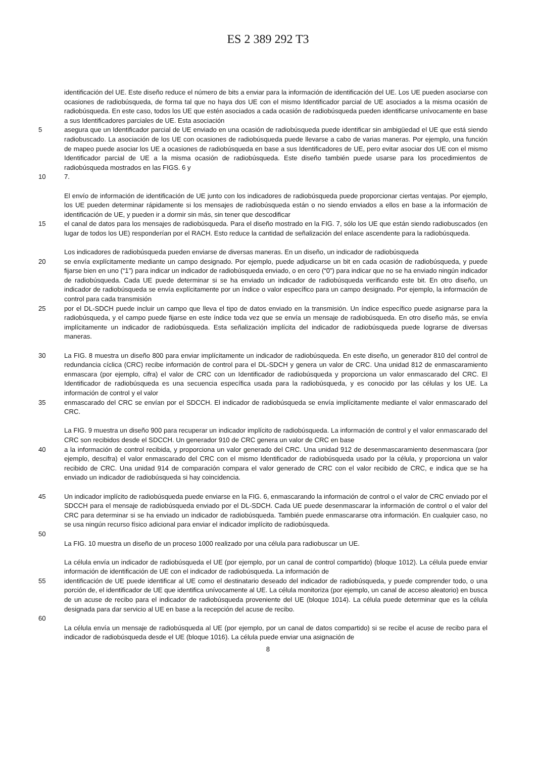ES 2 389 292 T3
identificación del UE. Este diseño reduce el número de bits a enviar para la información de identificación del UE. Los UE pueden asociarse con ocasiones de radiobúsqueda, de forma tal que no haya dos UE con el mismo Identificador parcial de UE asociados a la misma ocasión de radiobúsqueda. En este caso, todos los UE que estén asociados a cada ocasión de radiobúsqueda pueden identificarse unívocamente en base a sus Identificadores parciales de UE. Esta asociación
5 asegura que un Identificador parcial de UE enviado en una ocasión de radiobúsqueda puede identificar sin ambigüedad el UE que está siendo radiobuscado. La asociación de los UE con ocasiones de radiobúsqueda puede llevarse a cabo de varias maneras. Por ejemplo, una función de mapeo puede asociar los UE a ocasiones de radiobúsqueda en base a sus Identificadores de UE, pero evitar asociar dos UE con el mismo Identificador parcial de UE a la misma ocasión de radiobúsqueda. Este diseño también puede usarse para los procedimientos de radiobúsqueda mostrados en las FIGS. 6 y
10 7.
El envío de información de identificación de UE junto con los indicadores de radiobúsqueda puede proporcionar ciertas ventajas. Por ejemplo, los UE pueden determinar rápidamente si los mensajes de radiobúsqueda están o no siendo enviados a ellos en base a la información de identificación de UE, y pueden ir a dormir sin más, sin tener que descodificar
15 el canal de datos para los mensajes de radiobúsqueda. Para el diseño mostrado en la FIG. 7, sólo los UE que están siendo radiobuscados (en lugar de todos los UE) responderían por el RACH. Esto reduce la cantidad de señalización del enlace ascendente para la radiobúsqueda.
Los indicadores de radiobúsqueda pueden enviarse de diversas maneras. En un diseño, un indicador de radiobúsqueda
20 se envía explícitamente mediante un campo designado. Por ejemplo, puede adjudicarse un bit en cada ocasión de radiobúsqueda, y puede fijarse bien en uno (“1”) para indicar un indicador de radiobúsqueda enviado, o en cero (“0”) para indicar que no se ha enviado ningún indicador de radiobúsqueda. Cada UE puede determinar si se ha enviado un indicador de radiobúsqueda verificando este bit. En otro diseño, un indicador de radiobúsqueda se envía explícitamente por un índice o valor específico para un campo designado. Por ejemplo, la información de control para cada transmisión
25 por el DL-SDCH puede incluir un campo que lleva el tipo de datos enviado en la transmisión. Un índice específico puede asignarse para la radiobúsqueda, y el campo puede fijarse en este índice toda vez que se envía un mensaje de radiobúsqueda. En otro diseño más, se envía implícitamente un indicador de radiobúsqueda. Esta señalización implícita del indicador de radiobúsqueda puede lograrse de diversas maneras.
30 La FIG. 8 muestra un diseño 800 para enviar implícitamente un indicador de radiobúsqueda. En este diseño, un generador 810 del control de redundancia cíclica (CRC) recibe información de control para el DL-SDCH y genera un valor de CRC. Una unidad 812 de enmascaramiento enmascara (por ejemplo, cifra) el valor de CRC con un Identificador de radiobúsqueda y proporciona un valor enmascarado del CRC. El Identificador de radiobúsqueda es una secuencia específica usada para la radiobúsqueda, y es conocido por las células y los UE. La información de control y el valor
35 enmascarado del CRC se envían por el SDCCH. El indicador de radiobúsqueda se envía implícitamente mediante el valor enmascarado del CRC.
La FIG. 9 muestra un diseño 900 para recuperar un indicador implícito de radiobúsqueda. La información de control y el valor enmascarado del CRC son recibidos desde el SDCCH. Un generador 910 de CRC genera un valor de CRC en base
40 a la información de control recibida, y proporciona un valor generado del CRC. Una unidad 912 de desenmascaramiento desenmascara (por ejemplo, descifra) el valor enmascarado del CRC con el mismo Identificador de radiobúsqueda usado por la célula, y proporciona un valor recibido de CRC. Una unidad 914 de comparación compara el valor generado de CRC con el valor recibido de CRC, e indica que se ha enviado un indicador de radiobúsqueda si hay coincidencia.
45 Un indicador implícito de radiobúsqueda puede enviarse en la FIG. 6, enmascarando la información de control o el valor de CRC enviado por el SDCCH para el mensaje de radiobúsqueda enviado por el DL-SDCH. Cada UE puede desenmascarar la información de control o el valor del CRC para determinar si se ha enviado un indicador de radiobúsqueda. También puede enmascararse otra información. En cualquier caso, no se usa ningún recurso físico adicional para enviar el indicador implícito de radiobúsqueda.
50
La FIG. 10 muestra un diseño de un proceso 1000 realizado por una célula para radiobuscar un UE.
La célula envía un indicador de radiobúsqueda el UE (por ejemplo, por un canal de control compartido) (bloque 1012). La célula puede enviar información de identificación de UE con el indicador de radiobúsqueda. La información de
55 identificación de UE puede identificar al UE como el destinatario deseado del indicador de radiobúsqueda, y puede comprender todo, o una porción de, el identificador de UE que identifica unívocamente al UE. La célula monitoriza (por ejemplo, un canal de acceso aleatorio) en busca de un acuse de recibo para el indicador de radiobúsqueda proveniente del UE (bloque 1014). La célula puede determinar que es la célula designada para dar servicio al UE en base a la recepción del acuse de recibo.
60
La célula envía un mensaje de radiobúsqueda al UE (por ejemplo, por un canal de datos compartido) si se recibe el acuse de recibo para el indicador de radiobúsqueda desde el UE (bloque 1016). La célula puede enviar una asignación de
8